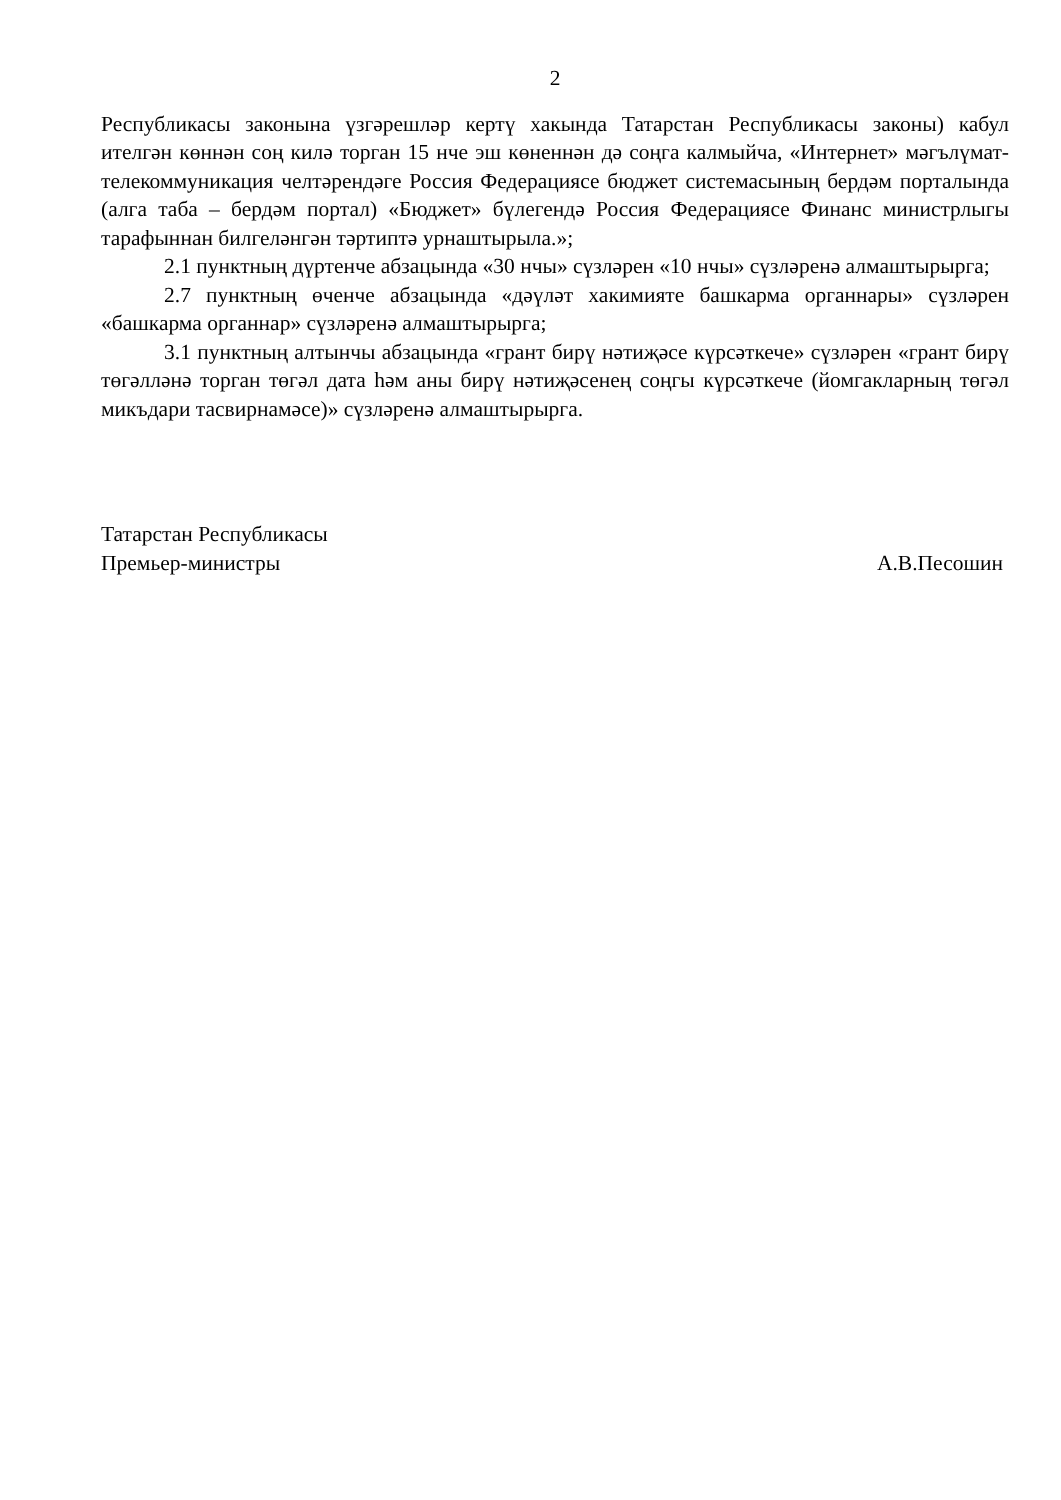2
Республикасы законына үзгәрешләр кертү хакында Татарстан Республикасы законы) кабул ителгән көннән соң килә торган 15 нче эш көненнән дә соңга калмыйча, «Интернет» мәгълүмат-телекоммуникация челтәрендәге Россия Федерациясе бюджет системасының бердәм порталында (алга таба – бердәм портал) «Бюджет» бүлегендә Россия Федерациясе Финанс министрлыгы тарафыннан билгеләнгән тәртиптә урнаштырыла.»;
2.1 пунктның дүртенче абзацында «30 нчы» сүзләрен «10 нчы» сүзләренә алмаштырырга;
2.7 пунктның өченче абзацында «дәүләт хакимияте башкарма органнары» сүзләрен «башкарма органнар» сүзләренә алмаштырырга;
3.1 пунктның алтынчы абзацында «грант бирү нәтиҗәсе күрсәткече» сүзләрен «грант бирү төгәлләнә торган төгәл дата һәм аны бирү нәтиҗәсенең соңгы күрсәткече (йомгакларның төгәл микъдари тасвирнамәсе)» сүзләренә алмаштырырга.
Татарстан Республикасы
Премьер-министры
А.В.Песошин